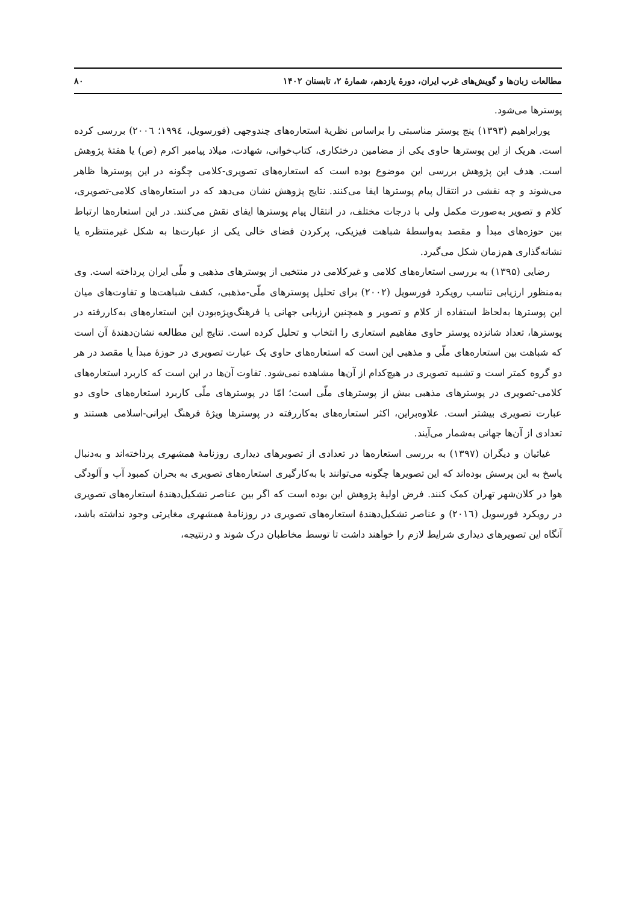مطالعات زبان‌ها و گویش‌های غرب ایران، دورهٔ یازدهم، شمارهٔ ۲، تابستان ۱۴۰۲ ۸۰
پوسترها می‌شود.
پورابراهیم (۱۳۹۳) پنج پوستر مناسبتی را براساس نظریهٔ استعاره‌های چندوجهی (فورسویل، ۱۹۹٤؛ ۲۰۰٦) بررسی کرده است. هریک از این پوسترها حاوی یکی از مضامین درختکاری، کتاب‌خوانی، شهادت، میلاد پیامبر اکرم (ص) یا هفتهٔ پژوهش است. هدف این پژوهش بررسی این موضوع بوده است که استعاره‌های تصویری-کلامی چگونه در این پوسترها ظاهر می‌شوند و چه نقشی در انتقال پیام پوسترها ایفا می‌کنند. نتایج پژوهش نشان می‌دهد که در استعاره‌های کلامی-تصویری، کلام و تصویر به‌صورت مکمل ولی با درجات مختلف، در انتقال پیام پوسترها ایفای نقش می‌کنند. در این استعاره‌ها ارتباط بین حوزه‌های مبدأ و مقصد به‌واسطهٔ شباهت فیزیکی، پرکردن فضای خالی یکی از عبارت‌ها به شکل غیرمنتظره یا نشانه‌گذاری هم‌زمان شکل می‌گیرد.
رضایی (۱۳۹۵) به بررسی استعاره‌های کلامی و غیرکلامی در منتخبی از پوسترهای مذهبی و ملّی ایران پرداخته است. وی به‌منظور ارزیابی تناسب رویکرد فورسویل (۲۰۰۲) برای تحلیل پوسترهای ملّی-مذهبی، کشف شباهت‌ها و تفاوت‌های میان این پوسترها به‌لحاظ استفاده از کلام و تصویر و همچنین ارزیابی جهانی یا فرهنگ‌ویژه‌بودن این استعاره‌های به‌کاررفته در پوسترها، تعداد شانزده پوستر حاوی مفاهیم استعاری را انتخاب و تحلیل کرده است. نتایج این مطالعه نشان‌دهندهٔ آن است که شباهت بین استعاره‌های ملّی و مذهبی این است که استعاره‌های حاوی یک عبارت تصویری در حوزهٔ مبدأ یا مقصد در هر دو گروه کمتر است و تشبیه تصویری در هیچ‌کدام از آن‌ها مشاهده نمی‌شود. تفاوت آن‌ها در این است که کاربرد استعاره‌های کلامی-تصویری در پوسترهای مذهبی بیش از پوسترهای ملّی است؛ امّا در پوسترهای ملّی کاربرد استعاره‌های حاوی دو عبارت تصویری بیشتر است. علاوه‌براین، اکثر استعاره‌های به‌کاررفته در پوسترها ویژهٔ فرهنگ ایرانی-اسلامی هستند و تعدادی از آن‌ها جهانی به‌شمار می‌آیند.
غیاثیان و دیگران (۱۳۹۷) به بررسی استعاره‌ها در تعدادی از تصویرهای دیداری روزنامهٔ همشهری پرداخته‌اند و به‌دنبال پاسخ به این پرسش بوده‌اند که این تصویرها چگونه می‌توانند با به‌کارگیری استعاره‌های تصویری به بحران کمبود آب و آلودگی هوا در کلان‌شهر تهران کمک کنند. فرض اولیهٔ پژوهش این بوده است که اگر بین عناصر تشکیل‌دهندهٔ استعاره‌های تصویری در رویکرد فورسویل (۲۰۱٦) و عناصر تشکیل‌دهندهٔ استعاره‌های تصویری در روزنامهٔ همشهری مغایرتی وجود نداشته باشد، آنگاه این تصویرهای دیداری شرایط لازم را خواهند داشت تا توسط مخاطبان درک شوند و درنتیجه،